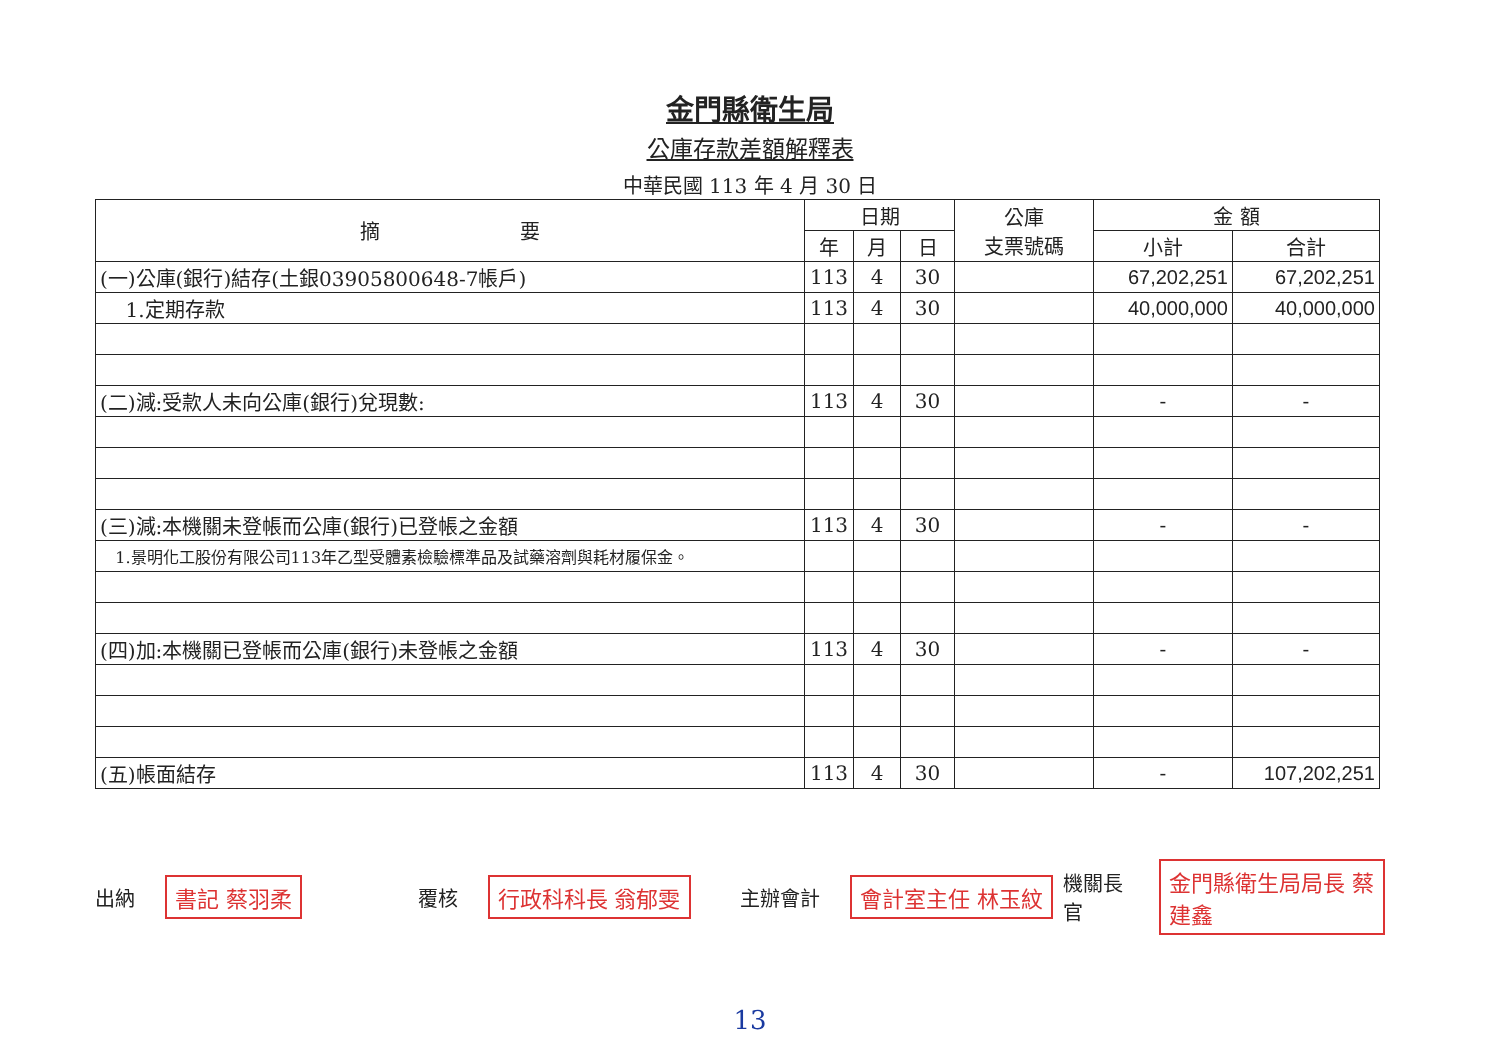金門縣衛生局
公庫存款差額解釋表
中華民國 113 年 4 月 30 日
| 摘 要 | 日期 | | | 公庫 支票號碼 | 金 額 | |
| --- | --- | --- | --- | --- | --- | --- |
| | 年 | 月 | 日 | | 小計 | 合計 |
| (一)公庫(銀行)結存(土銀03905800648-7帳戶) | 113 | 4 | 30 | | 67,202,251 | 67,202,251 |
| 1.定期存款 | 113 | 4 | 30 | | 40,000,000 | 40,000,000 |
| (二)減:受款人未向公庫(銀行)兌現數: | 113 | 4 | 30 | | - | - |
| (三)減:本機關未登帳而公庫(銀行)已登帳之金額 | 113 | 4 | 30 | | - | - |
| 1.景明化工股份有限公司113年乙型受體素檢驗標準品及試藥溶劑與耗材履保金。 | | | | | | |
| (四)加:本機關已登帳而公庫(銀行)未登帳之金額 | 113 | 4 | 30 | | - | - |
| (五)帳面結存 | 113 | 4 | 30 | | - | 107,202,251 |
出納 書記 蔡羽柔
覆核 行政科科長 翁郁雯
主辦會計 會計室主任 林玉紋
機關長官 金門縣衛生局局長 蔡建鑫
13